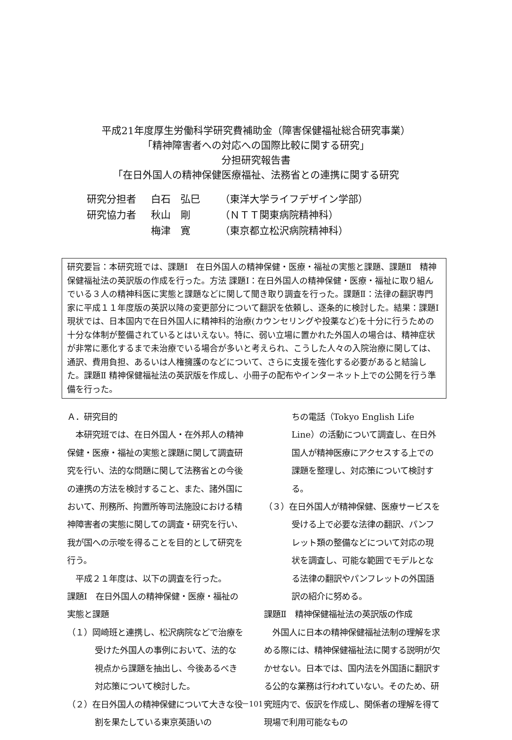平成21年度厚生労働科学研究費補助金（障害保健福祉総合研究事業）
「精神障害者への対応への国際比較に関する研究」
分担研究報告書
「在日外国人の精神保健医療福祉、法務省との連携に関する研究
研究分担者 白石　弘巳 （東洋大学ライフデザイン学部）
研究協力者 秋山　剛 （ＮＴＴ関東病院精神科）
梅津　寛 （東京都立松沢病院精神科）
研究要旨：本研究班では、課題Ⅰ　在日外国人の精神保健・医療・福祉の実態と課題、課題Ⅱ　精神保健福祉法の英訳版の作成を行った。方法 課題Ⅰ：在日外国人の精神保健・医療・福祉に取り組んでいる３人の精神科医に実態と課題などに関して聞き取り調査を行った。課題Ⅱ：法律の翻訳専門家に平成１１年度版の英訳以降の変更部分について翻訳を依頼し、逐条的に検討した。結果：課題Ⅰ 現状では、日本国内で在日外国人に精神科的治療(カウンセリングや投薬など)を十分に行うための十分な体制が整備されているとはいえない。特に、弱い立場に置かれた外国人の場合は、精神症状が非常に悪化するまで未治療でいる場合が多いと考えられ、こうした人々の入院治療に関しては、通訳、費用負担、あるいは人権擁護のなどについて、さらに支援を強化する必要があると結論した。課題Ⅱ 精神保健福祉法の英訳版を作成し、小冊子の配布やインターネット上での公開を行う準備を行った。
Ａ．研究目的
　本研究班では、在日外国人・在外邦人の精神保健・医療・福祉の実態と課題に関して調査研究を行い、法的な問題に関して法務省との今後の連携の方法を検討すること、また、諸外国において、刑務所、拘置所等司法施設における精神障害者の実態に関しての調査・研究を行い、我が国への示唆を得ることを目的として研究を行う。
　平成２１年度は、以下の調査を行った。
課題Ⅰ　在日外国人の精神保健・医療・福祉の実態と課題
（１）岡崎班と連携し、松沢病院などで治療を受けた外国人の事例において、法的な視点から課題を抽出し、今後あるべき対応策について検討した。
（２）在日外国人の精神保健について大きな役割を果たしている東京英語いの
ちの電話（Tokyo English Life Line）の活動について調査し、在日外国人が精神医療にアクセスする上での課題を整理し、対応策について検討する。
（３）在日外国人が精神保健、医療サービスを受ける上で必要な法律の翻訳、パンフレット類の整備などについて対応の現状を調査し、可能な範囲でモデルとなる法律の翻訳やパンフレットの外国語訳の紹介に努める。
課題Ⅱ　精神保健福祉法の英訳版の作成
　外国人に日本の精神保健福祉法制の理解を求める際には、精神保健福祉法に関する説明が欠かせない。日本では、国内法を外国語に翻訳する公的な業務は行われていない。そのため、研究班内で、仮訳を作成し、関係者の理解を得て現場で利用可能なもの
－101－